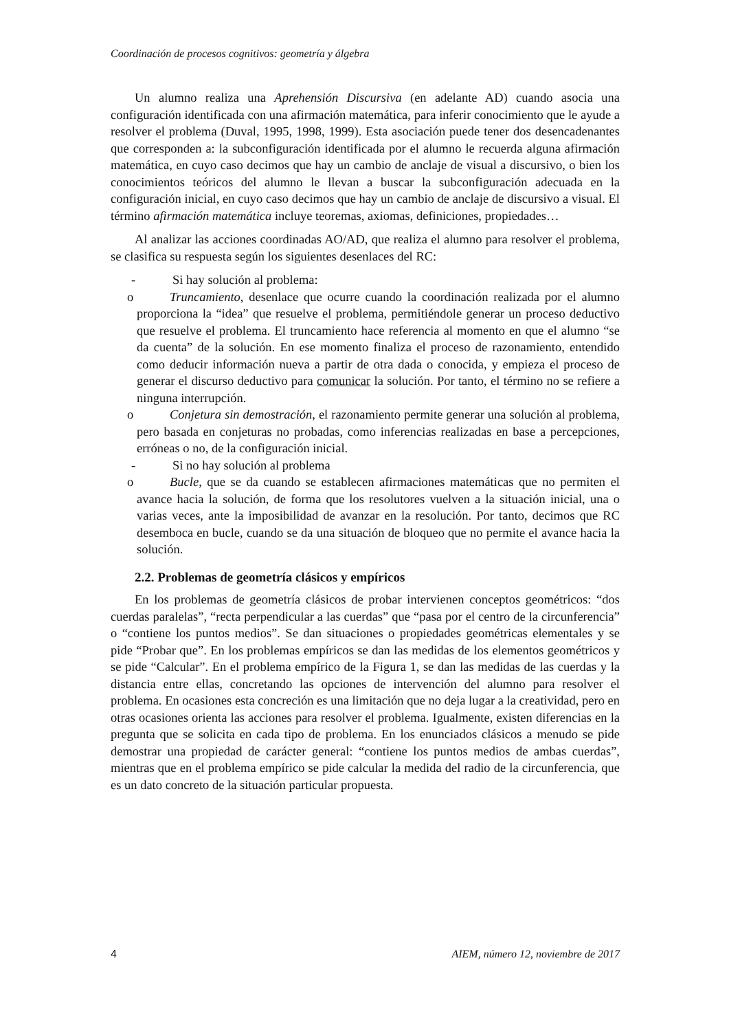Coordinación de procesos cognitivos: geometría y álgebra
Un alumno realiza una Aprehensión Discursiva (en adelante AD) cuando asocia una configuración identificada con una afirmación matemática, para inferir conocimiento que le ayude a resolver el problema (Duval, 1995, 1998, 1999). Esta asociación puede tener dos desencadenantes que corresponden a: la subconfiguración identificada por el alumno le recuerda alguna afirmación matemática, en cuyo caso decimos que hay un cambio de anclaje de visual a discursivo, o bien los conocimientos teóricos del alumno le llevan a buscar la subconfiguración adecuada en la configuración inicial, en cuyo caso decimos que hay un cambio de anclaje de discursivo a visual. El término afirmación matemática incluye teoremas, axiomas, definiciones, propiedades…
Al analizar las acciones coordinadas AO/AD, que realiza el alumno para resolver el problema, se clasifica su respuesta según los siguientes desenlaces del RC:
- Si hay solución al problema:
o Truncamiento, desenlace que ocurre cuando la coordinación realizada por el alumno proporciona la “idea” que resuelve el problema, permitiéndole generar un proceso deductivo que resuelve el problema. El truncamiento hace referencia al momento en que el alumno “se da cuenta” de la solución. En ese momento finaliza el proceso de razonamiento, entendido como deducir información nueva a partir de otra dada o conocida, y empieza el proceso de generar el discurso deductivo para comunicar la solución. Por tanto, el término no se refiere a ninguna interrupción.
o Conjetura sin demostración, el razonamiento permite generar una solución al problema, pero basada en conjeturas no probadas, como inferencias realizadas en base a percepciones, erróneas o no, de la configuración inicial.
- Si no hay solución al problema
o Bucle, que se da cuando se establecen afirmaciones matemáticas que no permiten el avance hacia la solución, de forma que los resolutores vuelven a la situación inicial, una o varias veces, ante la imposibilidad de avanzar en la resolución. Por tanto, decimos que RC desemboca en bucle, cuando se da una situación de bloqueo que no permite el avance hacia la solución.
2.2. Problemas de geometría clásicos y empíricos
En los problemas de geometría clásicos de probar intervienen conceptos geométricos: “dos cuerdas paralelas”, “recta perpendicular a las cuerdas” que “pasa por el centro de la circunferencia” o “contiene los puntos medios”. Se dan situaciones o propiedades geométricas elementales y se pide “Probar que”. En los problemas empíricos se dan las medidas de los elementos geométricos y se pide “Calcular”. En el problema empírico de la Figura 1, se dan las medidas de las cuerdas y la distancia entre ellas, concretando las opciones de intervención del alumno para resolver el problema. En ocasiones esta concreción es una limitación que no deja lugar a la creatividad, pero en otras ocasiones orienta las acciones para resolver el problema. Igualmente, existen diferencias en la pregunta que se solicita en cada tipo de problema. En los enunciados clásicos a menudo se pide demostrar una propiedad de carácter general: “contiene los puntos medios de ambas cuerdas”, mientras que en el problema empírico se pide calcular la medida del radio de la circunferencia, que es un dato concreto de la situación particular propuesta.
4 AIEM, número 12, noviembre de 2017